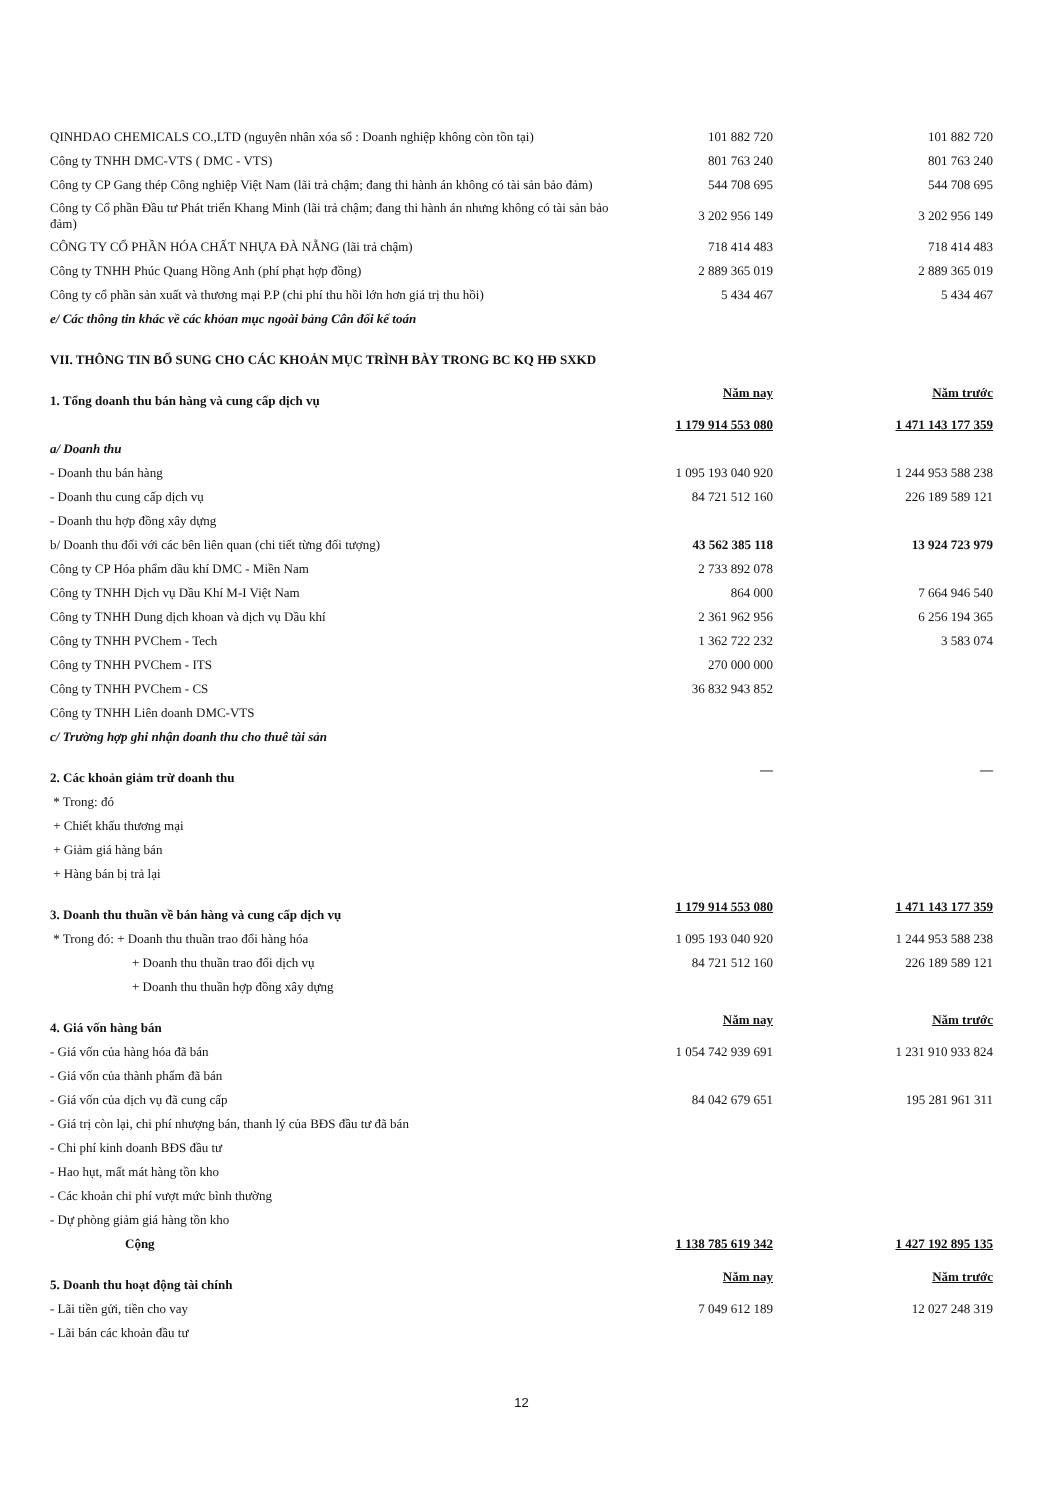| QINHDAO CHEMICALS CO.,LTD (nguyên nhân xóa sổ : Doanh nghiệp không còn tồn tại) | 101 882 720 | | 101 882 720 |
| Công ty TNHH DMC-VTS ( DMC - VTS) | 801 763 240 | | 801 763 240 |
| Công ty CP Gang thép Công nghiệp Việt Nam (lãi trả chậm; đang thi hành án không có tài sản bảo đảm) | 544 708 695 | | 544 708 695 |
| Công ty Cổ phần Đầu tư Phát triển Khang Minh (lãi trả chậm; đang thi hành án nhưng không có tài sản bảo đảm) | 3 202 956 149 | | 3 202 956 149 |
| CÔNG TY CỔ PHẦN HÓA CHẤT NHỰA ĐÀ NẴNG (lãi trả chậm) | 718 414 483 | | 718 414 483 |
| Công ty TNHH Phúc Quang Hồng Anh (phí phạt hợp đồng) | 2 889 365 019 | | 2 889 365 019 |
| Công ty cổ phần sản xuất và thương mại P.P (chi phí thu hồi lớn hơn giá trị thu hồi) | 5 434 467 | | 5 434 467 |
| e/ Các thông tin khác về các khỏan mục ngoài bảng Cân đối kế toán | | | |
| VII. THÔNG TIN BỔ SUNG CHO CÁC KHOẢN MỤC TRÌNH BÀY TRONG BC KQ HĐ SXKD | | | |
| 1. Tổng doanh thu bán hàng và cung cấp dịch vụ | Năm nay | | Năm trước |
| | 1 179 914 553 080 | | 1 471 143 177 359 |
| a/ Doanh thu | | | |
| - Doanh thu bán hàng | 1 095 193 040 920 | | 1 244 953 588 238 |
| - Doanh thu cung cấp dịch vụ | 84 721 512 160 | | 226 189 589 121 |
| - Doanh thu hợp đồng xây dựng | | | |
| b/ Doanh thu đối với các bên liên quan (chi tiết từng đối tượng) | 43 562 385 118 | | 13 924 723 979 |
| Công ty CP Hóa phẩm dầu khí DMC - Miền Nam | 2 733 892 078 | | |
| Công ty TNHH Dịch vụ Dầu Khí M-I Việt Nam | 864 000 | | 7 664 946 540 |
| Công ty TNHH Dung dịch khoan và dịch vụ Dầu khí | 2 361 962 956 | | 6 256 194 365 |
| Công ty TNHH PVChem - Tech | 1 362 722 232 | | 3 583 074 |
| Công ty TNHH PVChem - ITS | 270 000 000 | | |
| Công ty TNHH PVChem - CS | 36 832 943 852 | | |
| Công ty TNHH Liên doanh DMC-VTS | | | |
| c/ Trường hợp ghi nhận doanh thu cho thuê tài sản | | | |
| 2. Các khoản giảm trừ doanh thu | — | | — |
| * Trong: đó | | | |
| + Chiết khấu thương mại | | | |
| + Giảm giá hàng bán | | | |
| + Hàng bán bị trả lại | | | |
| 3. Doanh thu thuần về bán hàng và cung cấp dịch vụ | 1 179 914 553 080 | | 1 471 143 177 359 |
| * Trong đó: + Doanh thu thuần trao đổi hàng hóa | 1 095 193 040 920 | | 1 244 953 588 238 |
| + Doanh thu thuần trao đổi dịch vụ | 84 721 512 160 | | 226 189 589 121 |
| + Doanh thu thuần hợp đồng xây dựng | | | |
| 4. Giá vốn hàng bán | Năm nay | | Năm trước |
| - Giá vốn của hàng hóa đã bán | 1 054 742 939 691 | | 1 231 910 933 824 |
| - Giá vốn của thành phẩm đã bán | | | |
| - Giá vốn của dịch vụ đã cung cấp | 84 042 679 651 | | 195 281 961 311 |
| - Giá trị còn lại, chi phí nhượng bán, thanh lý của BĐS đầu tư đã bán | | | |
| - Chi phí kinh doanh BĐS đầu tư | | | |
| - Hao hụt, mất mát hàng tồn kho | | | |
| - Các khoản chi phí vượt mức bình thường | | | |
| - Dự phòng giảm giá hàng tồn kho | | | |
| Cộng | 1 138 785 619 342 | | 1 427 192 895 135 |
| 5. Doanh thu hoạt động tài chính | Năm nay | | Năm trước |
| - Lãi tiền gửi, tiền cho vay | 7 049 612 189 | | 12 027 248 319 |
| - Lãi bán các khoản đầu tư | | | |
12